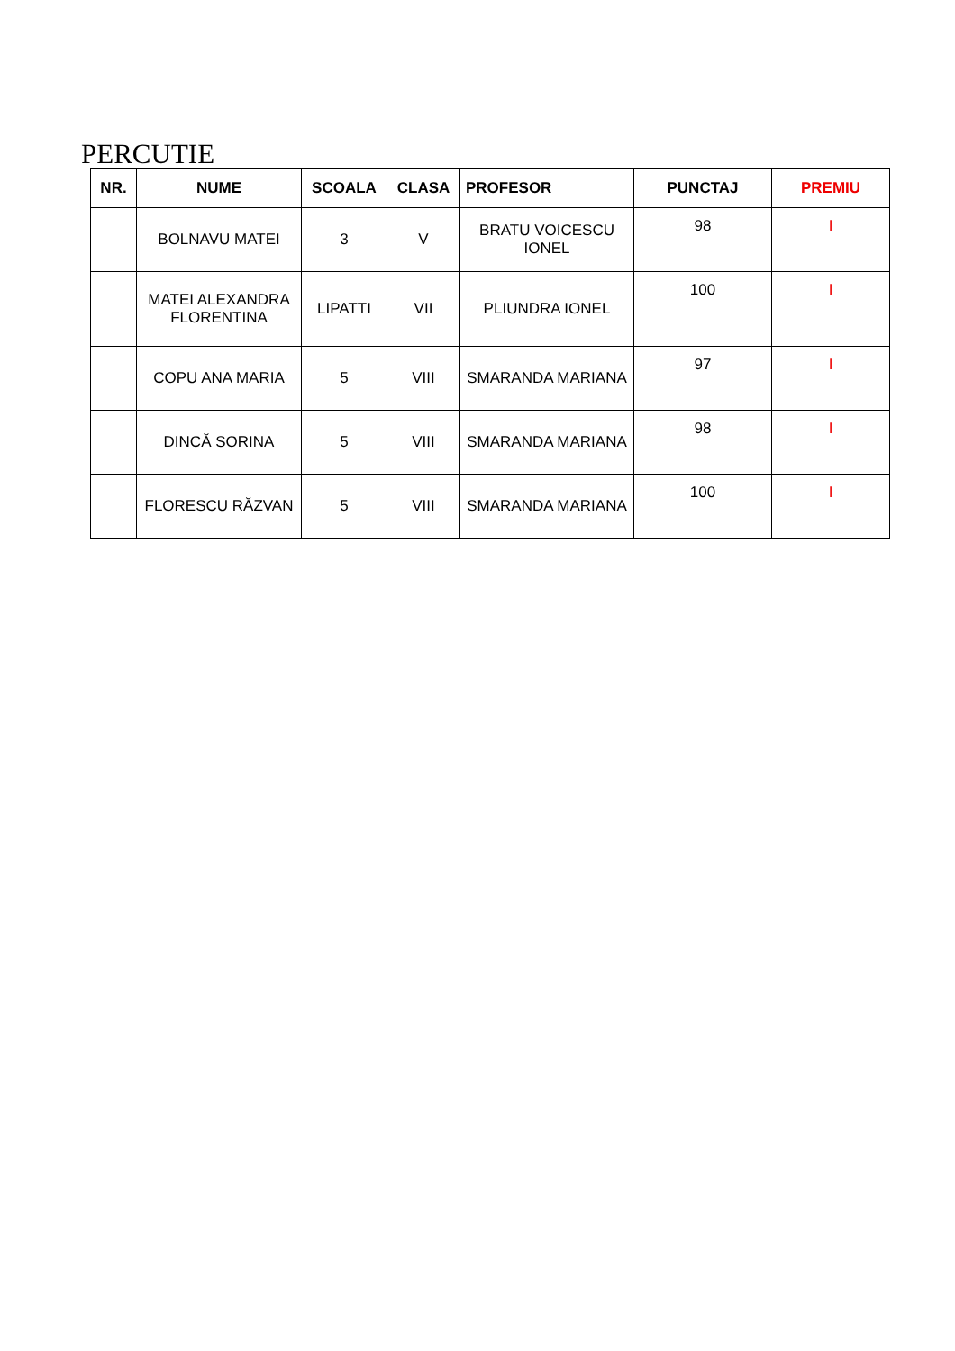PERCUTIE
| NR. | NUME | SCOALA | CLASA | PROFESOR | PUNCTAJ | PREMIU |
| --- | --- | --- | --- | --- | --- | --- |
| | BOLNAVU MATEI | 3 | V | BRATU VOICESCU IONEL | 98 | I |
| | MATEI ALEXANDRA FLORENTINA | LIPATTI | VII | PLIUNDRA IONEL | 100 | I |
| | COPU ANA MARIA | 5 | VIII | SMARANDA MARIANA | 97 | I |
| | DINCĂ SORINA | 5 | VIII | SMARANDA MARIANA | 98 | I |
| | FLORESCU RĂZVAN | 5 | VIII | SMARANDA MARIANA | 100 | I |